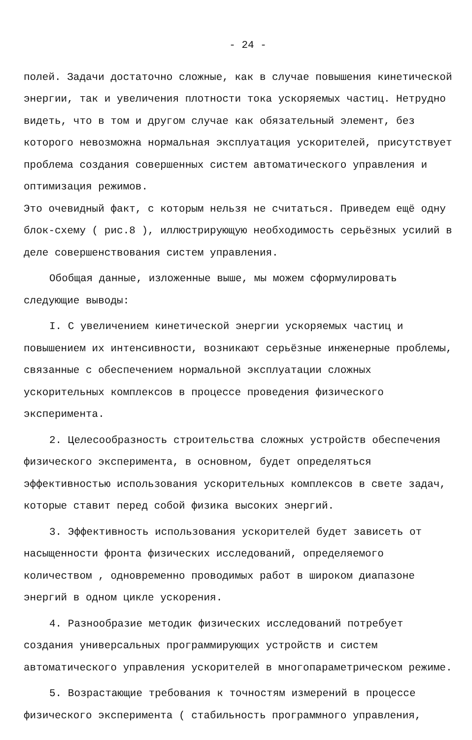- 24 -
полей. Задачи достаточно сложные, как в случае повышения кинетической энергии, так и увеличения плотности тока ускоряемых частиц. Нетрудно видеть, что в том и другом случае как обязательный элемент, без которого невозможна нормальная эксплуатация ускорителей, присутствует проблема создания совершенных систем автоматического управления и оптимизация режимов.
Это очевидный факт, с которым нельзя не считаться. Приведем ещё одну блок-схему ( рис.8 ), иллюстрирующую необходимость серьёзных усилий в деле совершенствования систем управления.
Обобщая данные, изложенные выше, мы можем сформулировать следующие выводы:
I. С увеличением кинетической энергии ускоряемых частиц и повышением их интенсивности, возникают серьёзные инженерные проблемы, связанные с обеспечением нормальной эксплуатации сложных ускорительных комплексов в процессе проведения физического эксперимента.
2. Целесообразность строительства сложных устройств обеспечения физического эксперимента, в основном, будет определяться эффективностью использования ускорительных комплексов в свете задач, которые ставит перед собой физика высоких энергий.
3. Эффективность использования ускорителей будет зависеть от насыщенности фронта физических исследований, определяемого количеством , одновременно проводимых работ в широком диапазоне энергий в одном цикле ускорения.
4. Разнообразие методик физических исследований потребует создания универсальных программирующих устройств и систем автоматического управления ускорителей в многопараметрическом режиме.
5. Возрастающие требования к точностям измерений в процессе физического эксперимента ( стабильность программного управления,